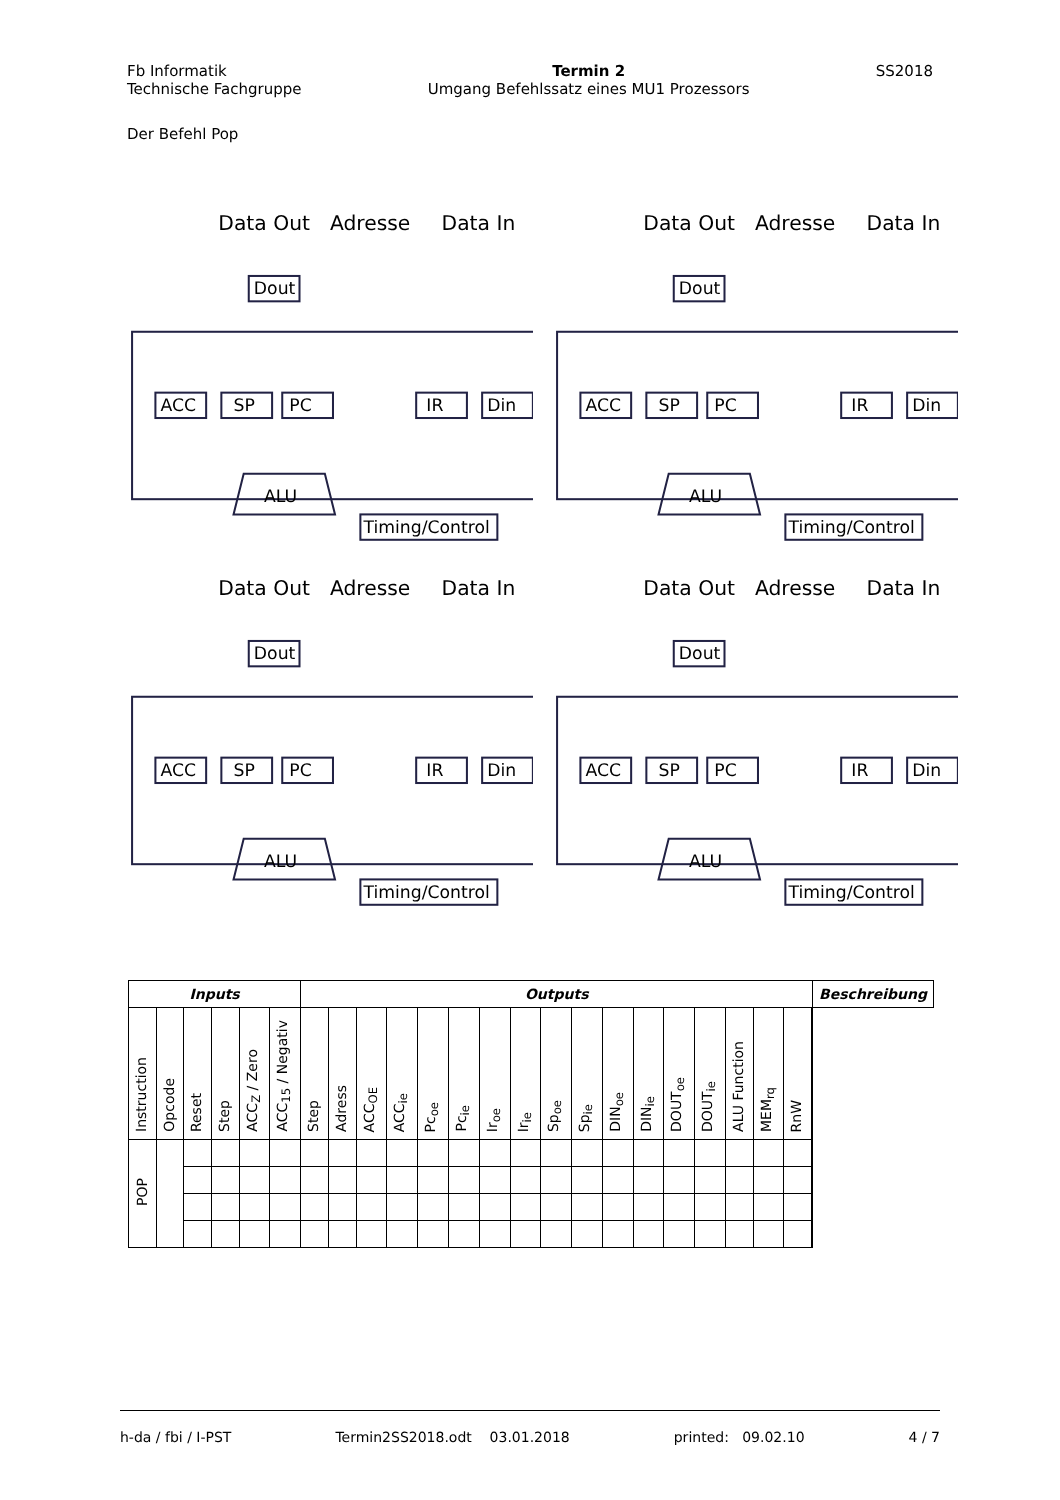Fb Informatik
Technische Fachgruppe
Termin 2
Umgang Befehlssatz eines MU1 Prozessors
SS2018
Der Befehl Pop
Data Out
Adresse
Data In
Dout
ACC
SP
PC
IR
Din
ALU
Timing/Control
Data Out
Adresse
Data In
Dout
ACC
SP
PC
IR
Din
ALU
Timing/Control
Data Out
Adresse
Data In
Dout
ACC
SP
PC
IR
Din
ALU
Timing/Control
Data Out
Adresse
Data In
Dout
ACC
SP
PC
IR
Din
ALU
Timing/Control
| Inputs | | | | | | Outputs | | | | | | | | | | | | | | | | | | Beschreibung |
| --- | --- | --- | --- | --- | --- | --- | --- | --- | --- | --- | --- | --- | --- | --- | --- | --- | --- | --- | --- | --- | --- | --- | --- | --- |
| Instruction | Opcode | Reset | Step | ACC<sub>Z</sub> / Zero | ACC<sub>15</sub> / Negativ | Step | Adress | ACC<sub>OE</sub> | ACC<sub>ie</sub> | Pc<sub>oe</sub> | Pc<sub>ie</sub> | Ir<sub>oe</sub> | Ir<sub>ie</sub> | Sp<sub>oe</sub> | Sp<sub>ie</sub> | DIN<sub>oe</sub> | DIN<sub>ie</sub> | DOUT<sub>oe</sub> | DOUT<sub>ie</sub> | ALU Function | MEM<sub>rq</sub> | RnW | | |
| POP | | | | | | | | | | | | | | | | | | | | | | | | |
h-da / fbi / I-PST Termin2SS2018.odt 03.01.2018 printed: 09.02.10 4 / 7